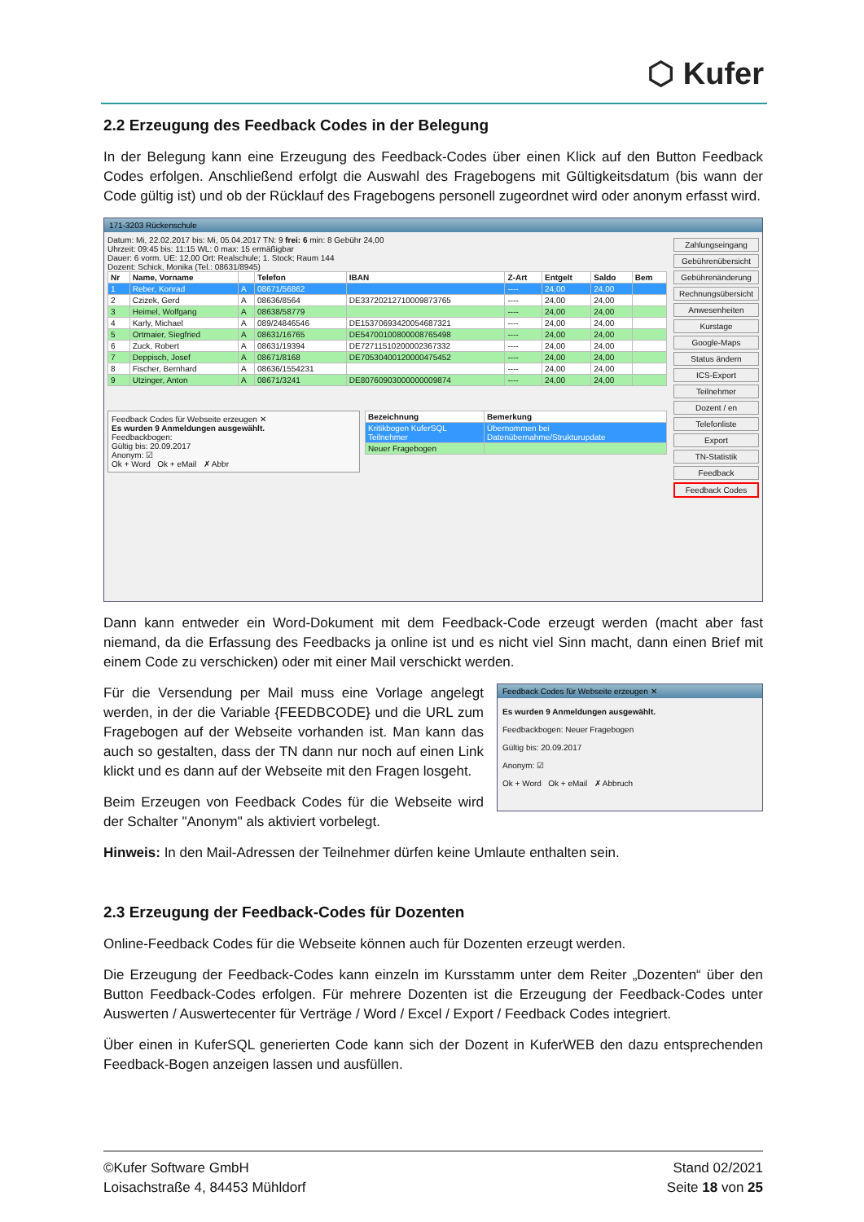⬡ Kufer
2.2 Erzeugung des Feedback Codes in der Belegung
In der Belegung kann eine Erzeugung des Feedback-Codes über einen Klick auf den Button Feedback Codes erfolgen. Anschließend erfolgt die Auswahl des Fragebogens mit Gültigkeitsdatum (bis wann der Code gültig ist) und ob der Rücklauf des Fragebogens personell zugeordnet wird oder anonym erfasst wird.
171-3203 Rückenschule
Datum: Mi, 22.02.2017 bis: Mi, 05.04.2017 TN: 9 frei: 6 min: 8 Gebühr 24,00
Uhrzeit: 09:45 bis: 11:15 WL: 0 max: 15 ermäßigbar
Dauer: 6 vorm. UE: 12,00 Ort: Realschule; 1. Stock; Raum 144
Dozent: Schick, Monika (Tel.: 08631/8945)
| Nr | Name, Vorname | | Telefon | IBAN | Z-Art | Entgelt | Saldo | Bem |
| --- | --- | --- | --- | --- | --- | --- | --- | --- |
| 1 | Reber, Konrad | A | 08671/56862 | | ---- | 24,00 | 24,00 | |
| 2 | Czizek, Gerd | A | 08636/8564 | DE33720212710009873765 | ---- | 24,00 | 24,00 | |
| 3 | Heimel, Wolfgang | A | 08638/58779 | | ---- | 24,00 | 24,00 | |
| 4 | Karly, Michael | A | 089/24846546 | DE15370693420054687321 | ---- | 24,00 | 24,00 | |
| 5 | Ortmaier, Siegfried | A | 08631/16765 | DE54700100800008765498 | ---- | 24,00 | 24,00 | |
| 6 | Zuck, Robert | A | 08631/19394 | DE72711510200002367332 | ---- | 24,00 | 24,00 | |
| 7 | Deppisch, Josef | A | 08671/8168 | DE70530400120000475452 | ---- | 24,00 | 24,00 | |
| 8 | Fischer, Bernhard | A | 08636/1554231 | | ---- | 24,00 | 24,00 | |
| 9 | Utzinger, Anton | A | 08671/3241 | DE80760903000000009874 | ---- | 24,00 | 24,00 | |
Feedback Codes für Webseite erzeugen ✕
Es wurden 9 Anmeldungen ausgewählt.
Feedbackbogen:
Gültig bis: 20.09.2017
Anonym: ☑
Ok + Word Ok + eMail ✗ Abbr
| Bezeichnung | Bemerkung |
| --- | --- |
| Kritikbogen KuferSQL Teilnehmer | Übernommen bei Datenübernahme/Strukturupdate |
| Neuer Fragebogen | |
Zahlungseingang
Gebührenübersicht
Gebührenänderung
Rechnungsübersicht
Anwesenheiten
Kurstage
Google-Maps
Status ändern
ICS-Export
Teilnehmer
Dozent / en
Telefonliste
Export
TN-Statistik
Feedback
Feedback Codes
Dann kann entweder ein Word-Dokument mit dem Feedback-Code erzeugt werden (macht aber fast niemand, da die Erfassung des Feedbacks ja online ist und es nicht viel Sinn macht, dann einen Brief mit einem Code zu verschicken) oder mit einer Mail verschickt werden.
Für die Versendung per Mail muss eine Vorlage angelegt werden, in der die Variable {FEEDBCODE} und die URL zum Fragebogen auf der Webseite vorhanden ist. Man kann das auch so gestalten, dass der TN dann nur noch auf einen Link klickt und es dann auf der Webseite mit den Fragen losgeht.
Beim Erzeugen von Feedback Codes für die Webseite wird der Schalter "Anonym" als aktiviert vorbelegt.
Feedback Codes für Webseite erzeugen ✕
Es wurden 9 Anmeldungen ausgewählt.
Feedbackbogen: Neuer Fragebogen
Gültig bis: 20.09.2017
Anonym: ☑
Ok + Word Ok + eMail ✗ Abbruch
Hinweis: In den Mail-Adressen der Teilnehmer dürfen keine Umlaute enthalten sein.
2.3 Erzeugung der Feedback-Codes für Dozenten
Online-Feedback Codes für die Webseite können auch für Dozenten erzeugt werden.
Die Erzeugung der Feedback-Codes kann einzeln im Kursstamm unter dem Reiter „Dozenten“ über den Button Feedback-Codes erfolgen. Für mehrere Dozenten ist die Erzeugung der Feedback-Codes unter Auswerten / Auswertecenter für Verträge / Word / Excel / Export / Feedback Codes integriert.
Über einen in KuferSQL generierten Code kann sich der Dozent in KuferWEB den dazu entsprechenden Feedback-Bogen anzeigen lassen und ausfüllen.
©Kufer Software GmbH
Loisachstraße 4, 84453 Mühldorf
Stand 02/2021
Seite 18 von 25